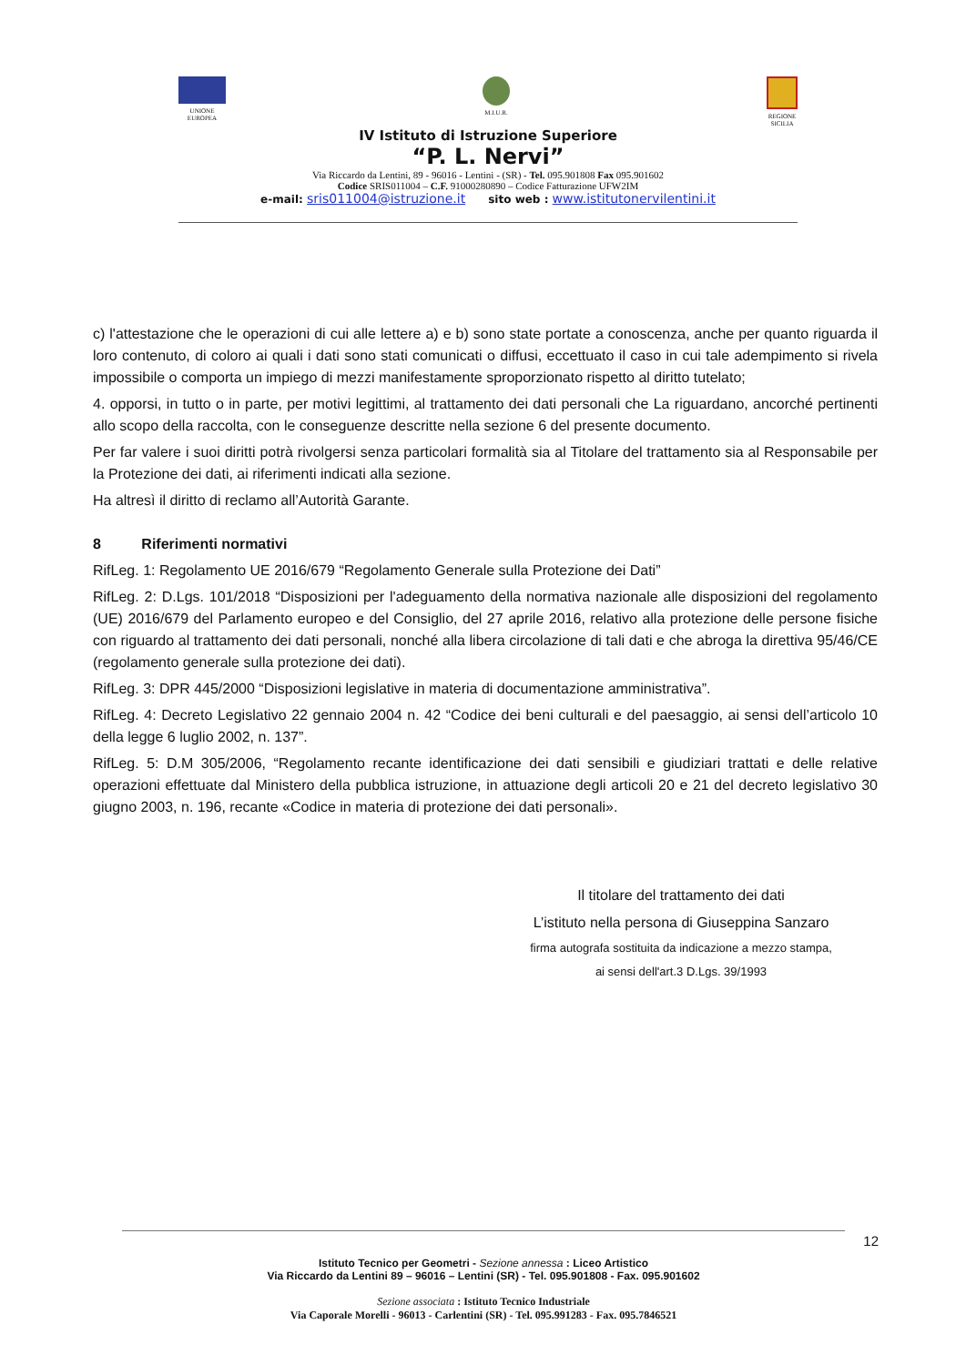UNIONE
EUROPEA
M.I.U.R. REGIONE
SICILIA
IV Istituto di Istruzione Superiore
“P. L. Nervi”
Via Riccardo da Lentini, 89 - 96016 - Lentini - (SR) - Tel. 095.901808 Fax 095.901602
Codice SRIS011004 – C.F. 91000280890 – Codice Fatturazione UFW2IM
e-mail: sris011004@istruzione.it sito web : www.istitutonervilentini.it
c) l'attestazione che le operazioni di cui alle lettere a) e b) sono state portate a conoscenza, anche per quanto riguarda il loro contenuto, di coloro ai quali i dati sono stati comunicati o diffusi, eccettuato il caso in cui tale adempimento si rivela impossibile o comporta un impiego di mezzi manifestamente sproporzionato rispetto al diritto tutelato;
4. opporsi, in tutto o in parte, per motivi legittimi, al trattamento dei dati personali che La riguardano, ancorché pertinenti allo scopo della raccolta, con le conseguenze descritte nella sezione 6 del presente documento.
Per far valere i suoi diritti potrà rivolgersi senza particolari formalità sia al Titolare del trattamento sia al Responsabile per la Protezione dei dati, ai riferimenti indicati alla sezione.
Ha altresì il diritto di reclamo all’Autorità Garante.
8 Riferimenti normativi
RifLeg. 1: Regolamento UE 2016/679 “Regolamento Generale sulla Protezione dei Dati”
RifLeg. 2: D.Lgs. 101/2018 “Disposizioni per l'adeguamento della normativa nazionale alle disposizioni del regolamento (UE) 2016/679 del Parlamento europeo e del Consiglio, del 27 aprile 2016, relativo alla protezione delle persone fisiche con riguardo al trattamento dei dati personali, nonché alla libera circolazione di tali dati e che abroga la direttiva 95/46/CE (regolamento generale sulla protezione dei dati).
RifLeg. 3: DPR 445/2000 “Disposizioni legislative in materia di documentazione amministrativa”.
RifLeg. 4: Decreto Legislativo 22 gennaio 2004 n. 42 “Codice dei beni culturali e del paesaggio, ai sensi dell’articolo 10 della legge 6 luglio 2002, n. 137”.
RifLeg. 5: D.M 305/2006, “Regolamento recante identificazione dei dati sensibili e giudiziari trattati e delle relative operazioni effettuate dal Ministero della pubblica istruzione, in attuazione degli articoli 20 e 21 del decreto legislativo 30 giugno 2003, n. 196, recante «Codice in materia di protezione dei dati personali».
Il titolare del trattamento dei dati
L’istituto nella persona di Giuseppina Sanzaro
firma autografa sostituita da indicazione a mezzo stampa,
ai sensi dell'art.3 D.Lgs. 39/1993
12
Istituto Tecnico per Geometri - Sezione annessa : Liceo Artistico
Via Riccardo da Lentini 89 – 96016 – Lentini (SR) - Tel. 095.901808 - Fax. 095.901602
Sezione associata : Istituto Tecnico Industriale
Via Caporale Morelli - 96013 - Carlentini (SR) - Tel. 095.991283 - Fax. 095.7846521